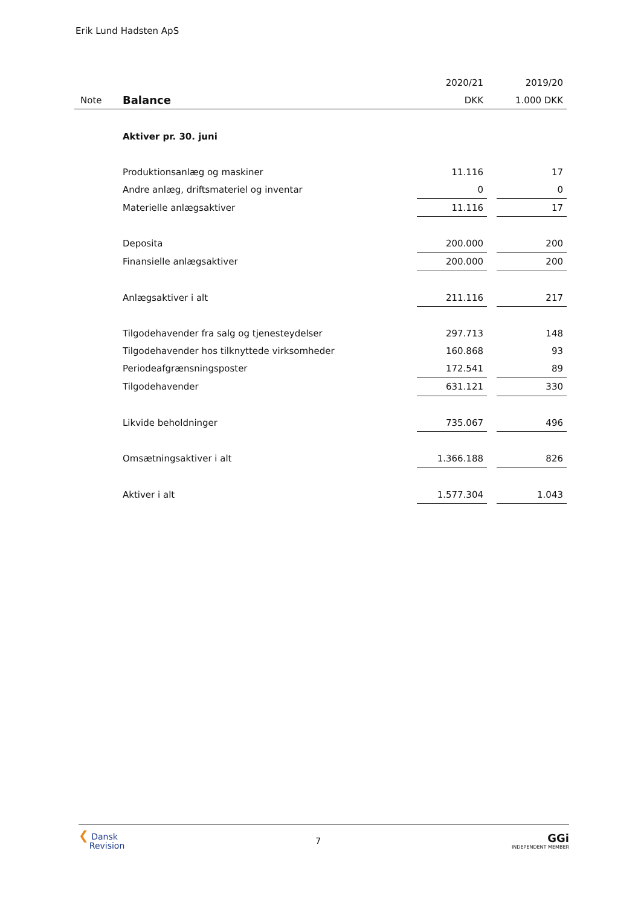Erik Lund Hadsten ApS
| | | 2020/21 | | 2019/20 |
| Note | Balance | DKK | | 1.000 DKK |
| | Aktiver pr. 30. juni | | | |
| | Produktionsanlæg og maskiner | 11.116 | | 17 |
| | Andre anlæg, driftsmateriel og inventar | 0 | | 0 |
| | Materielle anlægsaktiver | 11.116 | | 17 |
| | Deposita | 200.000 | | 200 |
| | Finansielle anlægsaktiver | 200.000 | | 200 |
| | Anlægsaktiver i alt | 211.116 | | 217 |
| | Tilgodehavender fra salg og tjenesteydelser | 297.713 | | 148 |
| | Tilgodehavender hos tilknyttede virksomheder | 160.868 | | 93 |
| | Periodeafgrænsningsposter | 172.541 | | 89 |
| | Tilgodehavender | 631.121 | | 330 |
| | Likvide beholdninger | 735.067 | | 496 |
| | Omsætningsaktiver i alt | 1.366.188 | | 826 |
| | Aktiver i alt | 1.577.304 | | 1.043 |
❮ Dansk
Revision
7
GGi
INDEPENDENT MEMBER